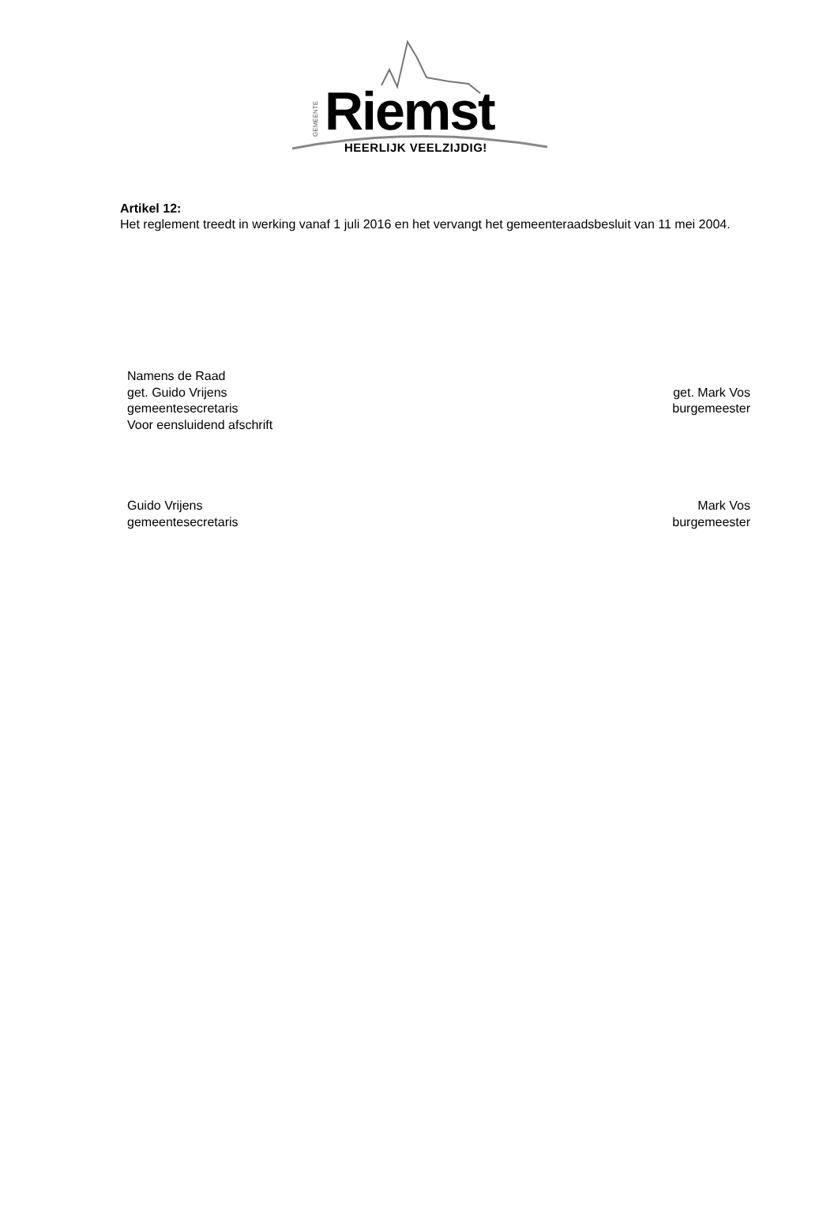GEMEENTE
Riemst HEERLIJK VEELZIJDIG!
Artikel 12:
Het reglement treedt in werking vanaf 1 juli 2016 en het vervangt het gemeenteraadsbesluit van 11 mei 2004.
Namens de Raad
get. Guido Vrijens
gemeentesecretaris
Voor eensluidend afschrift
get. Mark Vos
burgemeester
Guido Vrijens
gemeentesecretaris
Mark Vos
burgemeester